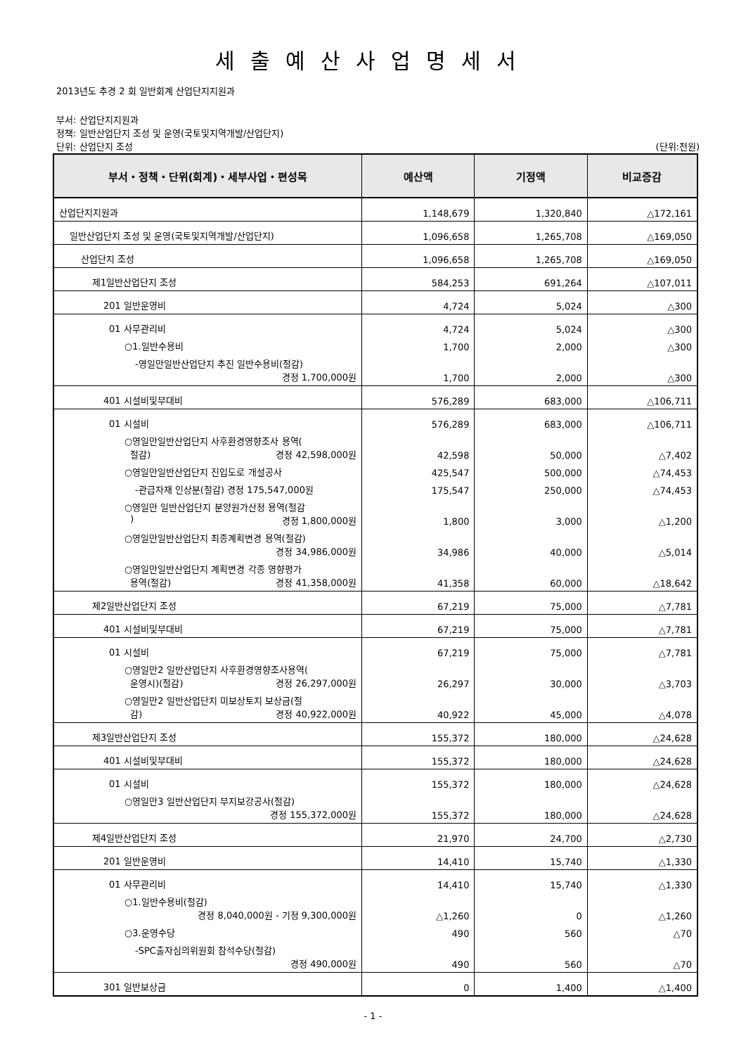세출예산사업명세서
2013년도 추경 2 회 일반회계 산업단지지원과
부서: 산업단지지원과
정책: 일반산업단지 조성 및 운영(국토및지역개발/산업단지)
단위: 산업단지 조성 (단위:천원)
| 부서・정책・단위(회계)・세부사업・편성목 | 예산액 | 기정액 | 비교증감 |
| --- | --- | --- | --- |
| 산업단지지원과 | 1,148,679 | 1,320,840 | △172,161 |
| 일반산업단지 조성 및 운영(국토및지역개발/산업단지) | 1,096,658 | 1,265,708 | △169,050 |
| 산업단지 조성 | 1,096,658 | 1,265,708 | △169,050 |
| 제1일반산업단지 조성 | 584,253 | 691,264 | △107,011 |
| 201 일반운영비 | 4,724 | 5,024 | △300 |
| 01 사무관리비 | 4,724 | 5,024 | △300 |
| ○1.일반수용비 | 1,700 | 2,000 | △300 |
| -영일만일반산업단지 추진 일반수용비(절감) 경정 1,700,000원 | 1,700 | 2,000 | △300 |
| 401 시설비및부대비 | 576,289 | 683,000 | △106,711 |
| 01 시설비 | 576,289 | 683,000 | △106,711 |
| ○영일만일반산업단지 사후환경영향조사 용역( 절감) 경정 42,598,000원 | 42,598 | 50,000 | △7,402 |
| ○영일만일반산업단지 진입도로 개설공사 | 425,547 | 500,000 | △74,453 |
| -관급자재 인상분(절감) 경정 175,547,000원 | 175,547 | 250,000 | △74,453 |
| ○영일만 일반산업단지 분양원가산정 용역(절감 ) 경정 1,800,000원 | 1,800 | 3,000 | △1,200 |
| ○영일만일반산업단지 최종계획변경 용역(절감) 경정 34,986,000원 | 34,986 | 40,000 | △5,014 |
| ○영일만일반산업단지 계획변경 각종 영향평가 용역(절감) 경정 41,358,000원 | 41,358 | 60,000 | △18,642 |
| 제2일반산업단지 조성 | 67,219 | 75,000 | △7,781 |
| 401 시설비및부대비 | 67,219 | 75,000 | △7,781 |
| 01 시설비 | 67,219 | 75,000 | △7,781 |
| ○영일만2 일반산업단지 사후환경영향조사용역( 운영시)(절감) 경정 26,297,000원 | 26,297 | 30,000 | △3,703 |
| ○영일만2 일반산업단지 미보상토지 보상금(절 감) 경정 40,922,000원 | 40,922 | 45,000 | △4,078 |
| 제3일반산업단지 조성 | 155,372 | 180,000 | △24,628 |
| 401 시설비및부대비 | 155,372 | 180,000 | △24,628 |
| 01 시설비 | 155,372 | 180,000 | △24,628 |
| ○영일만3 일반산업단지 부지보강공사(절감) 경정 155,372,000원 | 155,372 | 180,000 | △24,628 |
| 제4일반산업단지 조성 | 21,970 | 24,700 | △2,730 |
| 201 일반운영비 | 14,410 | 15,740 | △1,330 |
| 01 사무관리비 | 14,410 | 15,740 | △1,330 |
| ○1.일반수용비(절감) 경정 8,040,000원 - 기정 9,300,000원 | △1,260 | 0 | △1,260 |
| ○3.운영수당 | 490 | 560 | △70 |
| -SPC출자심의위원회 참석수당(절감) 경정 490,000원 | 490 | 560 | △70 |
| 301 일반보상금 | 0 | 1,400 | △1,400 |
- 1 -